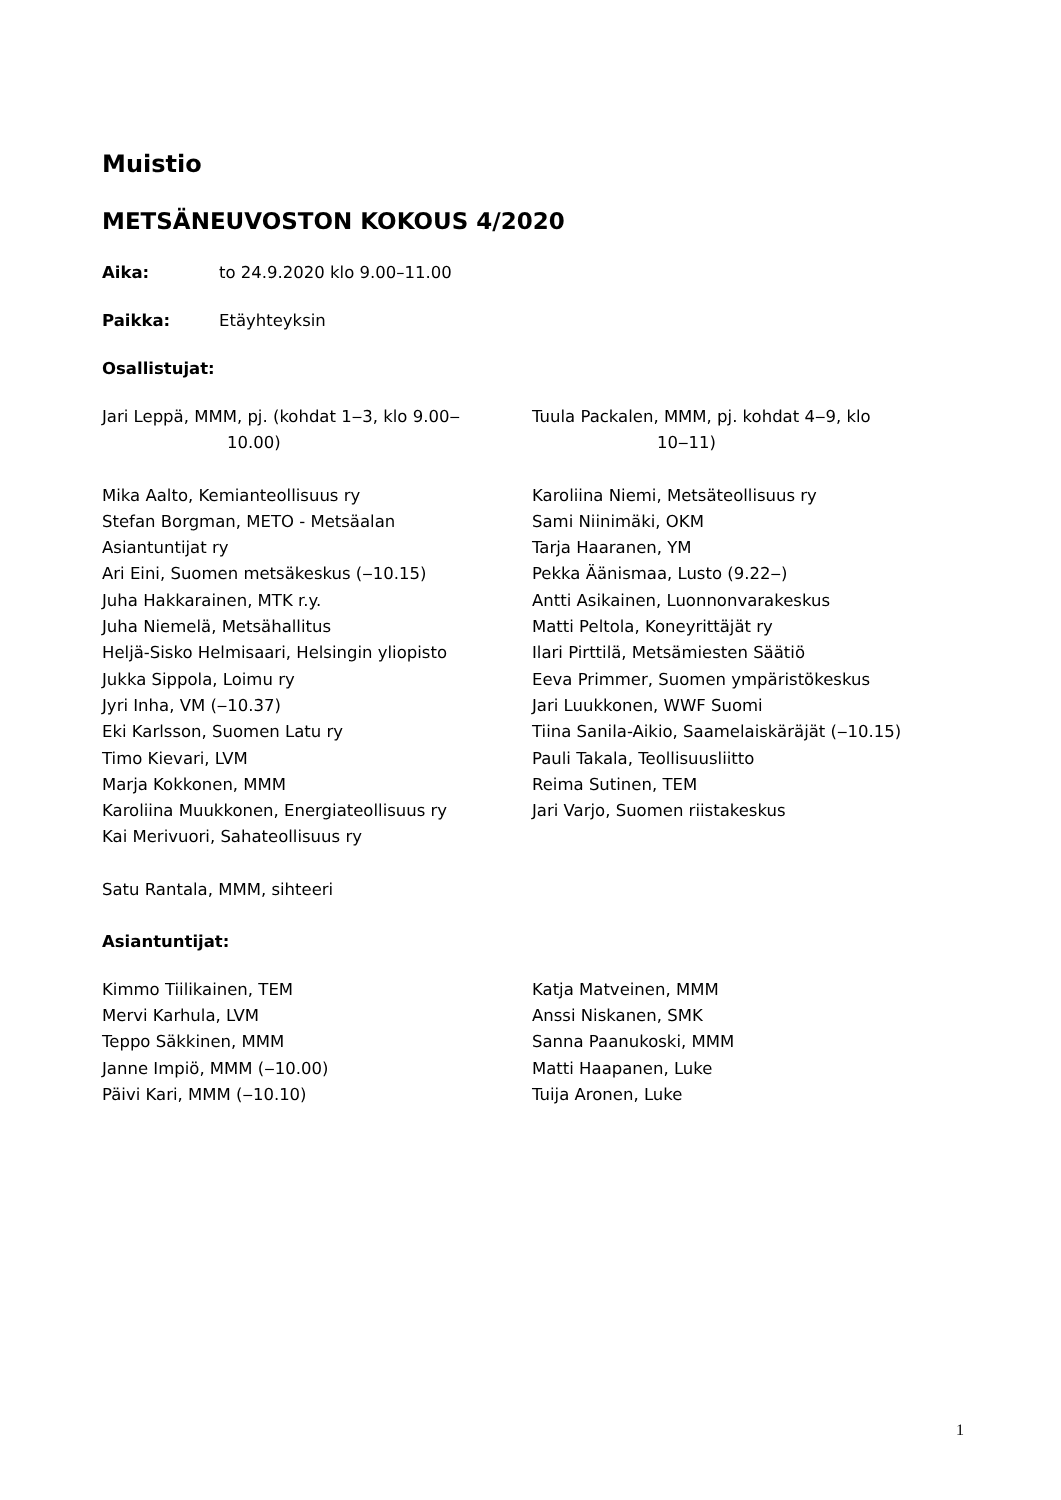Muistio
METSÄNEUVOSTON KOKOUS 4/2020
Aika: to 24.9.2020 klo 9.00–11.00
Paikka: Etäyhteyksin
Osallistujat:
Jari Leppä, MMM, pj. (kohdat 1‒3, klo 9.00‒
10.00)
Tuula Packalen, MMM, pj. kohdat 4‒9, klo
10‒11)
Mika Aalto, Kemianteollisuus ry
Stefan Borgman, METO - Metsäalan
Asiantuntijat ry
Ari Eini, Suomen metsäkeskus (‒10.15)
Juha Hakkarainen, MTK r.y.
Juha Niemelä, Metsähallitus
Heljä-Sisko Helmisaari, Helsingin yliopisto
Jukka Sippola, Loimu ry
Jyri Inha, VM (‒10.37)
Eki Karlsson, Suomen Latu ry
Timo Kievari, LVM
Marja Kokkonen, MMM
Karoliina Muukkonen, Energiateollisuus ry
Kai Merivuori, Sahateollisuus ry
Karoliina Niemi, Metsäteollisuus ry
Sami Niinimäki, OKM
Tarja Haaranen, YM
Pekka Äänismaa, Lusto (9.22‒)
Antti Asikainen, Luonnonvarakeskus
Matti Peltola, Koneyrittäjät ry
Ilari Pirttilä, Metsämiesten Säätiö
Eeva Primmer, Suomen ympäristökeskus
Jari Luukkonen, WWF Suomi
Tiina Sanila-Aikio, Saamelaiskäräjät (‒10.15)
Pauli Takala, Teollisuusliitto
Reima Sutinen, TEM
Jari Varjo, Suomen riistakeskus
Satu Rantala, MMM, sihteeri
Asiantuntijat:
Kimmo Tiilikainen, TEM
Mervi Karhula, LVM
Teppo Säkkinen, MMM
Janne Impiö, MMM (‒10.00)
Päivi Kari, MMM (‒10.10)
Katja Matveinen, MMM
Anssi Niskanen, SMK
Sanna Paanukoski, MMM
Matti Haapanen, Luke
Tuija Aronen, Luke
1